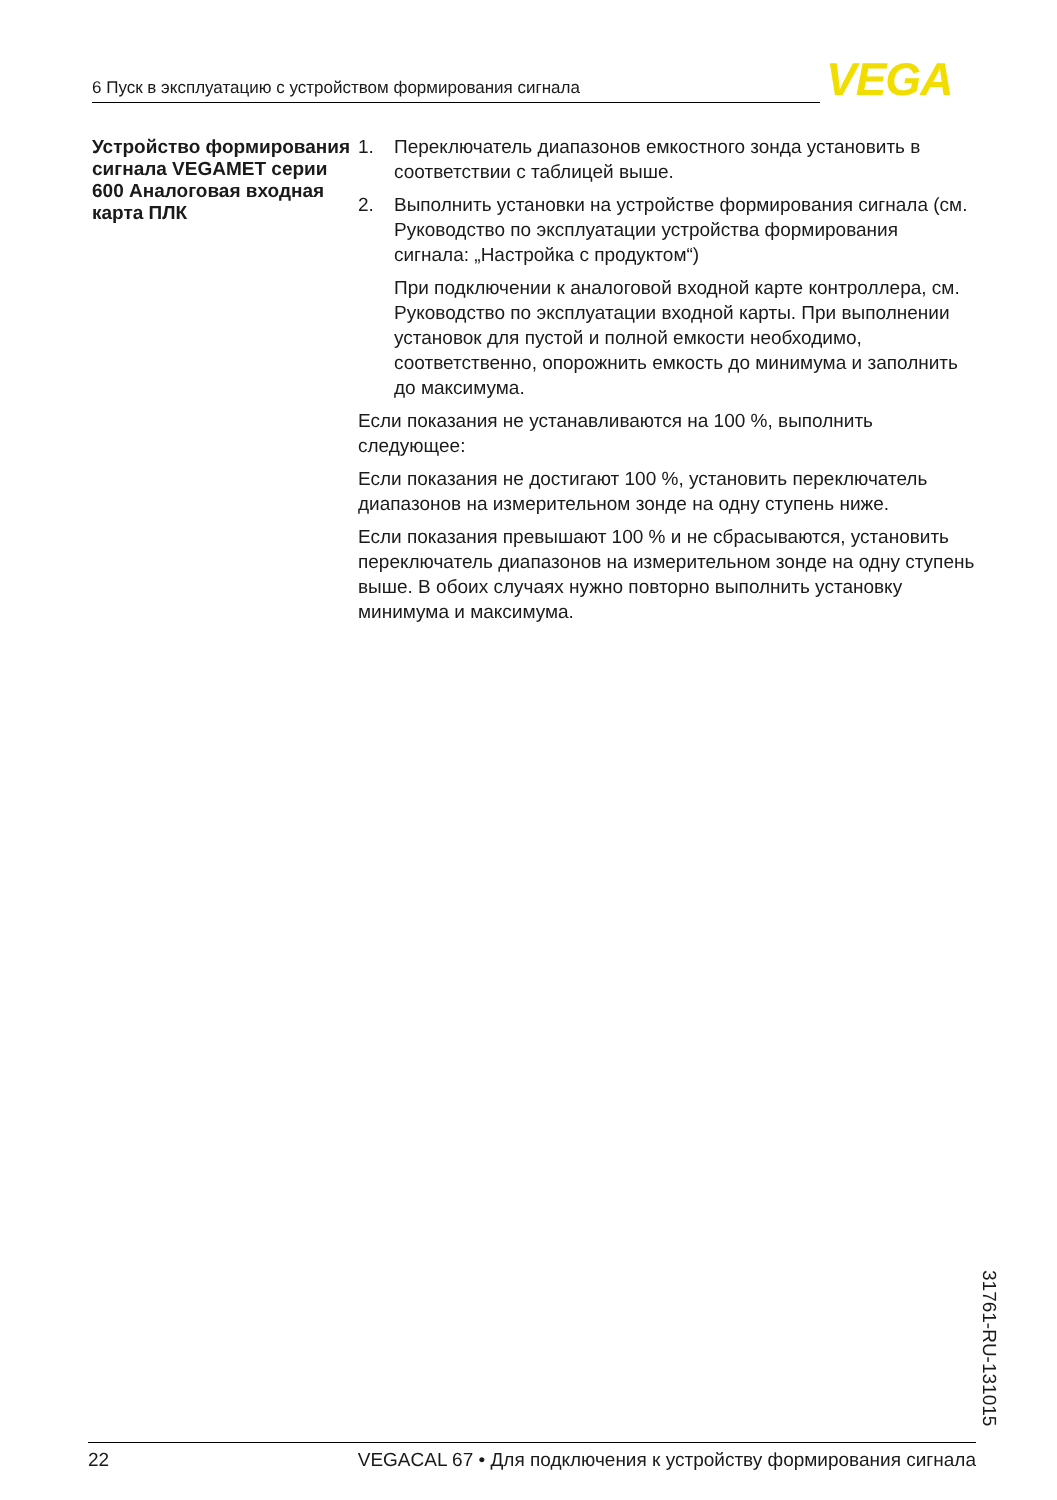6 Пуск в эксплуатацию с устройством формирования сигнала VEGA
Устройство формирования сигнала VEGAMET серии 600 Аналоговая входная карта ПЛК
1. Переключатель диапазонов емкостного зонда установить в соответствии с таблицей выше.
2. Выполнить установки на устройстве формирования сигнала (см. Руководство по эксплуатации устройства формирования сигнала: „Настройка с продуктом“)
При подключении к аналоговой входной карте контроллера, см. Руководство по эксплуатации входной карты. При выполнении установок для пустой и полной емкости необходимо, соответственно, опорожнить емкость до минимума и заполнить до максимума.
Если показания не устанавливаются на 100 %, выполнить следующее:
Если показания не достигают 100 %, установить переключатель диапазонов на измерительном зонде на одну ступень ниже.
Если показания превышают 100 % и не сбрасываются, установить переключатель диапазонов на измерительном зонде на одну ступень выше. В обоих случаях нужно повторно выполнить установку минимума и максимума.
31761-RU-131015
22 VEGACAL 67 • Для подключения к устройству формирования сигнала